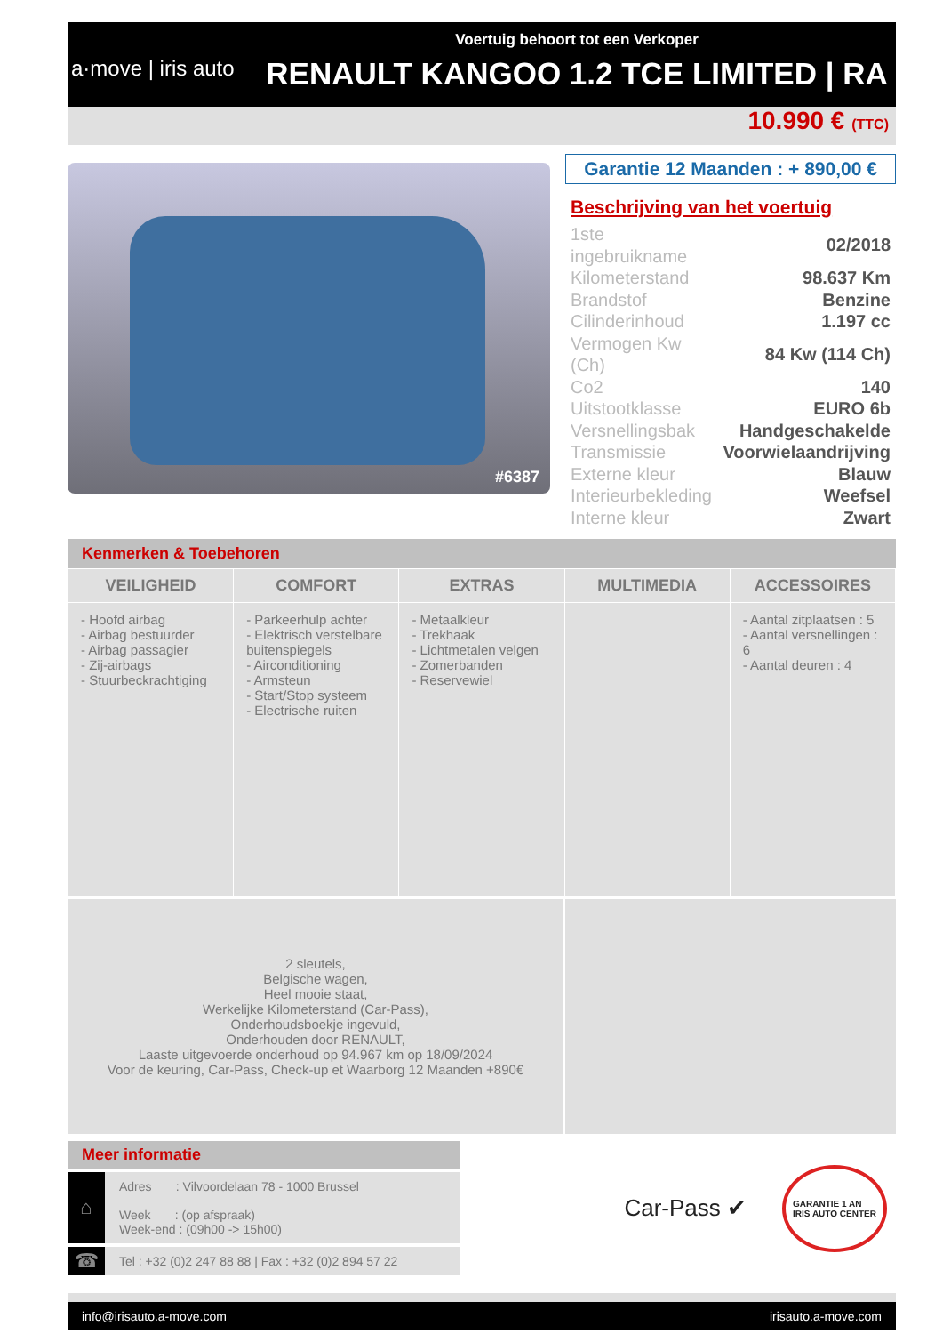a·move | iris auto
Voertuig behoort tot een Verkoper
RENAULT KANGOO 1.2 TCE LIMITED | RA
10.990 € (TTC)
#6387
Garantie 12 Maanden : + 890,00 €
Beschrijving van het voertuig
| 1ste ingebruikname | 02/2018 |
| Kilometerstand | 98.637 Km |
| Brandstof | Benzine |
| Cilinderinhoud | 1.197 cc |
| Vermogen Kw (Ch) | 84 Kw (114 Ch) |
| Co2 | 140 |
| Uitstootklasse | EURO 6b |
| Versnellingsbak | Handgeschakelde |
| Transmissie | Voorwielaandrijving |
| Externe kleur | Blauw |
| Interieurbekleding | Weefsel |
| Interne kleur | Zwart |
Kenmerken & Toebehoren
| VEILIGHEID | COMFORT | EXTRAS | MULTIMEDIA | ACCESSOIRES |
| --- | --- | --- | --- | --- |
| - Hoofd airbag - Airbag bestuurder - Airbag passagier - Zij-airbags - Stuurbeckrachtiging | - Parkeerhulp achter - Elektrisch verstelbare buitenspiegels - Airconditioning - Armsteun - Start/Stop systeem - Electrische ruiten | - Metaalkleur - Trekhaak - Lichtmetalen velgen - Zomerbanden - Reservewiel | | - Aantal zitplaatsen : 5 - Aantal versnellingen : 6 - Aantal deuren : 4 |
2 sleutels,
Belgische wagen,
Heel mooie staat,
Werkelijke Kilometerstand (Car-Pass),
Onderhoudsboekje ingevuld,
Onderhouden door RENAULT,
Laaste uitgevoerde onderhoud op 94.967 km op 18/09/2024
Voor de keuring, Car-Pass, Check-up et Waarborg 12 Maanden +890€
Meer informatie
⌂
Adres : Vilvoordelaan 78 - 1000 Brussel
Week : (op afspraak)
Week-end : (09h00 -> 15h00)
☎
Tel : +32 (0)2 247 88 88 | Fax : +32 (0)2 894 57 22
Car-Pass ✔
GARANTIE 1 AN
IRIS AUTO CENTER
info@irisauto.a-move.com irisauto.a-move.com